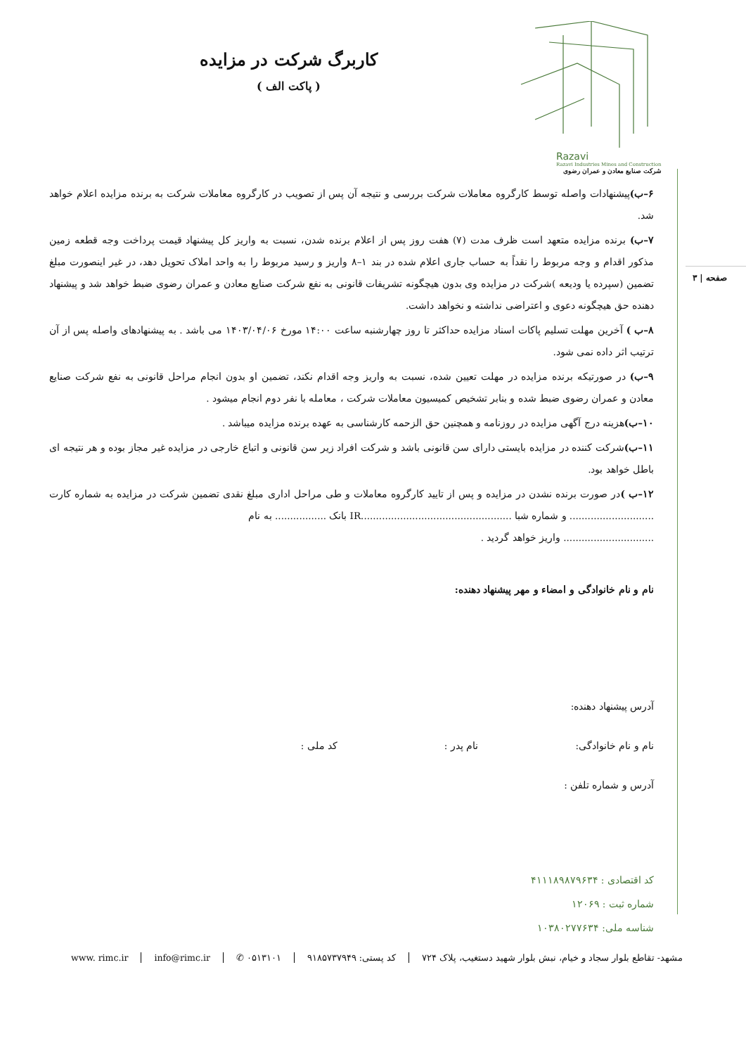صفحه | ۳
Razavi
Razavi Industries Mines and Construction
شرکت صنایع معادن و عمران رضوی
کاربرگ شرکت در مزایده
( پاکت الف )
۶–ب) پیشنهادات واصله توسط کارگروه معاملات شرکت بررسی و نتیجه آن پس از تصویب در کارگروه معاملات شرکت به برنده مزایده اعلام خواهد شد.
۷–ب) برنده مزایده متعهد است ظرف مدت (۷) هفت روز پس از اعلام برنده شدن، نسبت به واریز کل پیشنهاد قیمت پرداخت وجه قطعه زمین مذکور اقدام و وجه مربوط را نقداً به حساب جاری اعلام شده در بند ۱–۸ واریز و رسید مربوط را به واحد املاک تحویل دهد، در غیر اینصورت مبلغ تضمین (سپرده یا ودیعه )شرکت در مزایده وی بدون هیچگونه تشریفات قانونی به نفع شرکت صنایع معادن و عمران رضوی ضبط خواهد شد و پیشنهاد دهنده حق هیچگونه دعوی و اعتراضی نداشته و نخواهد داشت.
۸–ب ) آخرین مهلت تسلیم پاکات اسناد مزایده حداکثر تا روز چهارشنبه ساعت ۱۴:۰۰ مورخ ۱۴۰۳/۰۴/۰۶ می باشد . به پیشنهادهای واصله پس از آن ترتیب اثر داده نمی شود.
۹–ب) در صورتیکه برنده مزایده در مهلت تعیین شده، نسبت به واریز وجه اقدام نکند، تضمین او بدون انجام مراحل قانونی به نفع شرکت صنایع معادن و عمران رضوی ضبط شده و بنابر تشخیص کمیسیون معاملات شرکت ، معامله با نفر دوم انجام میشود .
۱۰–ب) هزینه درج آگهی مزایده در روزنامه و همچنین حق الزحمه کارشناسی به عهده برنده مزایده میباشد .
۱۱–ب) شرکت کننده در مزایده بایستی دارای سن قانونی باشد و شرکت افراد زیر سن قانونی و اتباع خارجی در مزایده غیر مجاز بوده و هر نتیجه ای باطل خواهد بود.
۱۲–ب ) در صورت برنده نشدن در مزایده و پس از تایید کارگروه معاملات و طی مراحل اداری مبلغ نقدی تضمین شرکت در مزایده به شماره کارت ............................ و شماره شبا ..................................................IR بانک ................. به نام
.............................. واریز خواهد گردید .
نام و نام خانوادگی و امضاء و مهر پیشنهاد دهنده:
آدرس پیشنهاد دهنده:
نام و نام خانوادگی: نام پدر : کد ملی :
آدرس و شماره تلفن :
کد اقتصادی : ۴۱۱۱۸۹۸۷۹۶۳۴
شماره ثبت : ۱۲۰۶۹
شناسه ملی: ۱۰۳۸۰۲۷۷۶۳۴
مشهد- تقاطع بلوار سجاد و خیام، نبش بلوار شهید دستغیب، پلاک ۷۲۴ کد پستی: ۹۱۸۵۷۳۷۹۴۹ ۰۵۱۳۱۰۱ ✆ info@rimc.ir www. rimc.ir